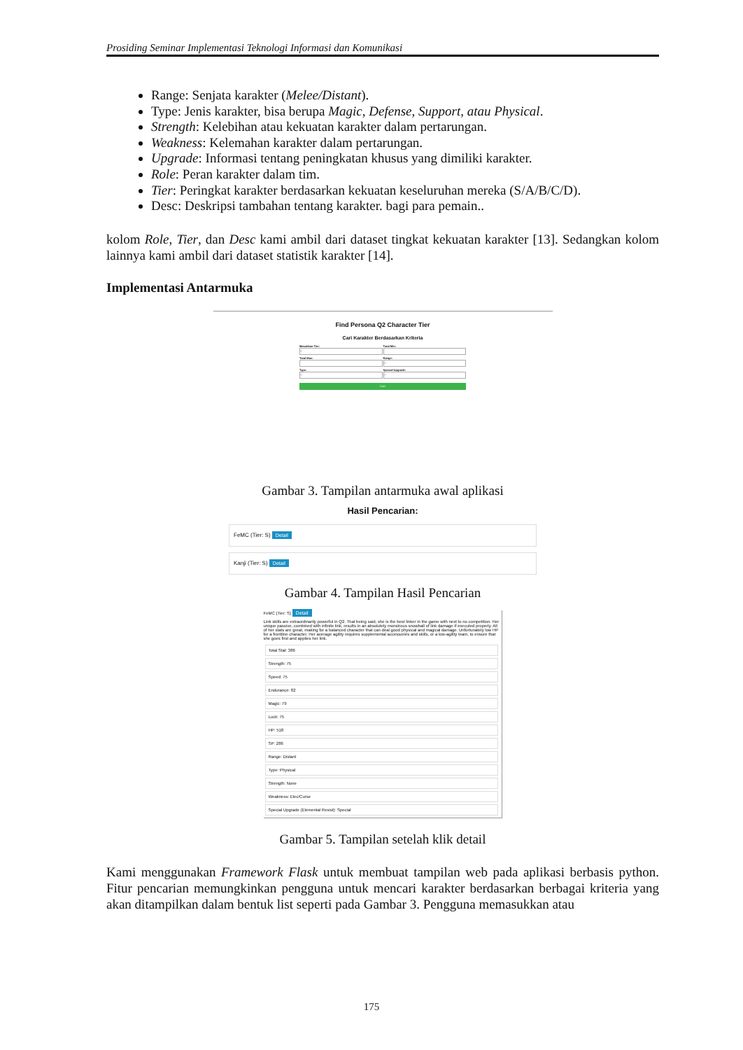Prosiding Seminar Implementasi Teknologi Informasi dan Komunikasi
Range: Senjata karakter (Melee/Distant).
Type: Jenis karakter, bisa berupa Magic, Defense, Support, atau Physical.
Strength: Kelebihan atau kekuatan karakter dalam pertarungan.
Weakness: Kelemahan karakter dalam pertarungan.
Upgrade: Informasi tentang peningkatan khusus yang dimiliki karakter.
Role: Peran karakter dalam tim.
Tier: Peringkat karakter berdasarkan kekuatan keseluruhan mereka (S/A/B/C/D).
Desc: Deskripsi tambahan tentang karakter. bagi para pemain..
kolom Role, Tier, dan Desc kami ambil dari dataset tingkat kekuatan karakter [13]. Sedangkan kolom lainnya kami ambil dari dataset statistik karakter [14].
Implementasi Antarmuka
Find Persona Q2 Character Tier
Cari Karakter Berdasarkan Kriteria
Masukkan Tier:
...
Total Min:
Total Max:
Range:
...
Type:
...
Special Upgrade:
...
Cari
Gambar 3. Tampilan antarmuka awal aplikasi
Hasil Pencarian:
FeMC (Tier: S) Detail
Kanji (Tier: S) Detail
Gambar 4. Tampilan Hasil Pencarian
FeMC (Tier: S) Detail
Link skills are extraordinarily powerful in Q2. That being said, she is the best linker in the game with next to no competition. Her unique passive, combined with infinite link, results in an absolutely monstrous snowball of link damage if executed properly. All of her stats are great, making for a balanced character that can deal good physical and magical damage. Unfortunately low HP for a frontline character. Her average agility requires supplemental accessories and skills, or a low-agility team, to ensure that she goes first and applies her link.
Total Stat: 386
Strength: 75
Speed: 75
Endurance: 82
Magic: 79
Luck: 75
HP: 518
SP: 286
Range: Distant
Type: Physical
Strength: None
Weakness: Elec/Curse
Special Upgrade (Elemental Resist): Special
Gambar 5. Tampilan setelah klik detail
Kami menggunakan Framework Flask untuk membuat tampilan web pada aplikasi berbasis python. Fitur pencarian memungkinkan pengguna untuk mencari karakter berdasarkan berbagai kriteria yang akan ditampilkan dalam bentuk list seperti pada Gambar 3. Pengguna memasukkan atau
175